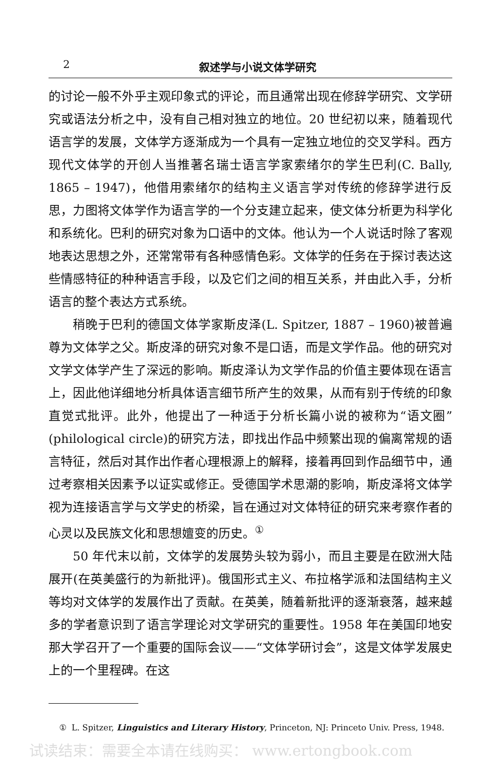2 叙述学与小说文体学研究
的讨论一般不外乎主观印象式的评论，而且通常出现在修辞学研究、文学研究或语法分析之中，没有自己相对独立的地位。20 世纪初以来，随着现代语言学的发展，文体学方逐渐成为一个具有一定独立地位的交叉学科。西方现代文体学的开创人当推著名瑞士语言学家索绪尔的学生巴利(C. Bally, 1865 – 1947)，他借用索绪尔的结构主义语言学对传统的修辞学进行反思，力图将文体学作为语言学的一个分支建立起来，使文体分析更为科学化和系统化。巴利的研究对象为口语中的文体。他认为一个人说话时除了客观地表达思想之外，还常常带有各种感情色彩。文体学的任务在于探讨表达这些情感特征的种种语言手段，以及它们之间的相互关系，并由此入手，分析语言的整个表达方式系统。
稍晚于巴利的德国文体学家斯皮泽(L. Spitzer, 1887 – 1960)被普遍尊为文体学之父。斯皮泽的研究对象不是口语，而是文学作品。他的研究对文学文体学产生了深远的影响。斯皮泽认为文学作品的价值主要体现在语言上，因此他详细地分析具体语言细节所产生的效果，从而有别于传统的印象直觉式批评。此外，他提出了一种适于分析长篇小说的被称为“语文圈”(philological circle)的研究方法，即找出作品中频繁出现的偏离常规的语言特征，然后对其作出作者心理根源上的解释，接着再回到作品细节中，通过考察相关因素予以证实或修正。受德国学术思潮的影响，斯皮泽将文体学视为连接语言学与文学史的桥梁，旨在通过对文体特征的研究来考察作者的心灵以及民族文化和思想嬗变的历史。<sup>①</sup>
50 年代末以前，文体学的发展势头较为弱小，而且主要是在欧洲大陆展开(在英美盛行的为新批评)。俄国形式主义、布拉格学派和法国结构主义等均对文体学的发展作出了贡献。在英美，随着新批评的逐渐衰落，越来越多的学者意识到了语言学理论对文学研究的重要性。1958 年在美国印地安那大学召开了一个重要的国际会议——“文体学研讨会”，这是文体学发展史上的一个里程碑。在这
① L. Spitzer, Linguistics and Literary History, Princeton, NJ: Princeto Univ. Press, 1948.
试读结束：需要全本请在线购买： www.ertongbook.com